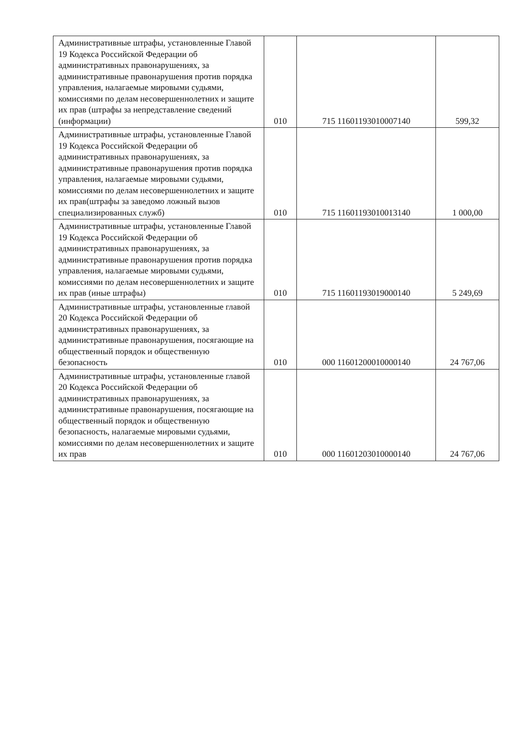| Административные штрафы, установленные Главой 19 Кодекса Российской Федерации об административных правонарушениях, за административные правонарушения против порядка управления, налагаемые мировыми судьями, комиссиями по делам несовершеннолетних и защите их прав (штрафы за непредставление сведений (информации) | 010 | 715 11601193010007140 | 599,32 |
| Административные штрафы, установленные Главой 19 Кодекса Российской Федерации об административных правонарушениях, за административные правонарушения против порядка управления, налагаемые мировыми судьями, комиссиями по делам несовершеннолетних и защите их прав(штрафы за заведомо ложный вызов специализированных служб) | 010 | 715 11601193010013140 | 1 000,00 |
| Административные штрафы, установленные Главой 19 Кодекса Российской Федерации об административных правонарушениях, за административные правонарушения против порядка управления, налагаемые мировыми судьями, комиссиями по делам несовершеннолетних и защите их прав (иные штрафы) | 010 | 715 11601193019000140 | 5 249,69 |
| Административные штрафы, установленные главой 20 Кодекса Российской Федерации об административных правонарушениях, за административные правонарушения, посягающие на общественный порядок и общественную безопасность | 010 | 000 11601200010000140 | 24 767,06 |
| Административные штрафы, установленные главой 20 Кодекса Российской Федерации об административных правонарушениях, за административные правонарушения, посягающие на общественный порядок и общественную безопасность, налагаемые мировыми судьями, комиссиями по делам несовершеннолетних и защите их прав | 010 | 000 11601203010000140 | 24 767,06 |